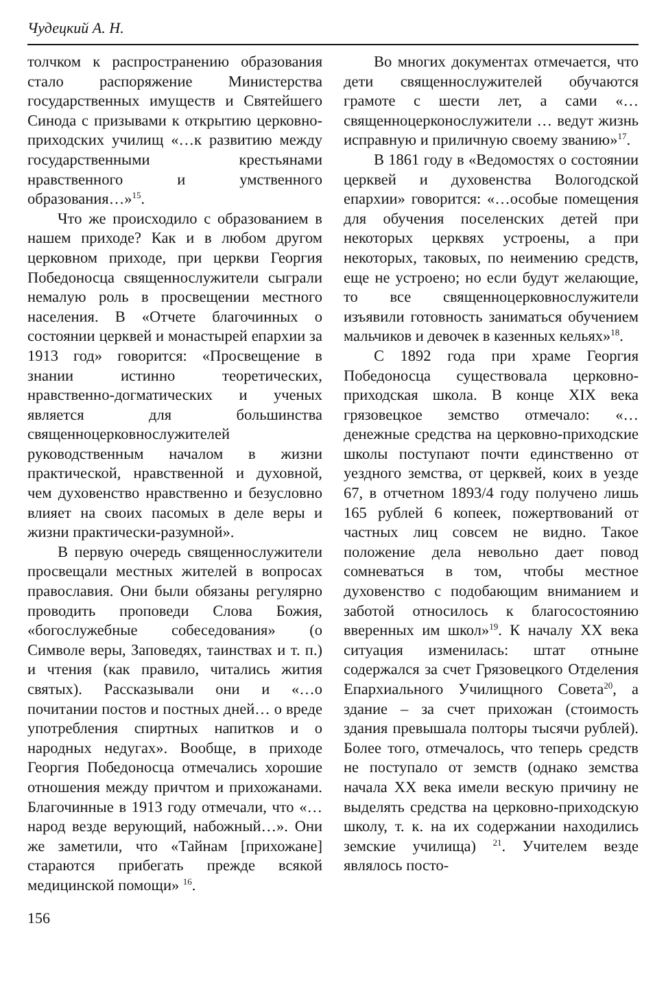Чудецкий А. Н.
толчком к распространению образования стало распоряжение Министерства государственных имуществ и Святейшего Синода с призывами к открытию церковно-приходских училищ «…к развитию между государственными крестьянами нравственного и умственного образования…»<sup>15</sup>.
Что же происходило с образованием в нашем приходе? Как и в любом другом церковном приходе, при церкви Георгия Победоносца священнослужители сыграли немалую роль в просвещении местного населения. В «Отчете благочинных о состоянии церквей и монастырей епархии за 1913 год» говорится: «Просвещение в знании истинно теоретических, нравственно-догматических и ученых является для большинства священноцерковнослужителей руководственным началом в жизни практической, нравственной и духовной, чем духовенство нравственно и безусловно влияет на своих пасомых в деле веры и жизни практически-разумной».
В первую очередь священнослужители просвещали местных жителей в вопросах православия. Они были обязаны регулярно проводить проповеди Слова Божия, «богослужебные собеседования» (о Символе веры, Заповедях, таинствах и т. п.) и чтения (как правило, читались жития святых). Рассказывали они и «…о почитании постов и постных дней… о вреде употребления спиртных напитков и о народных недугах». Вообще, в приходе Георгия Победоносца отмечались хорошие отношения между причтом и прихожанами. Благочинные в 1913 году отмечали, что «…народ везде верующий, набожный…». Они же заметили, что «Тайнам [прихожане] стараются прибегать прежде всякой медицинской помощи» <sup>16</sup>.
Во многих документах отмечается, что дети священнослужителей обучаются грамоте с шести лет, а сами «…священноцерконослужители … ведут жизнь исправную и приличную своему званию»<sup>17</sup>.
В 1861 году в «Ведомостях о состоянии церквей и духовенства Вологодской епархии» говорится: «…особые помещения для обучения поселенских детей при некоторых церквях устроены, а при некоторых, таковых, по неимению средств, еще не устроено; но если будут желающие, то все священноцерковнослужители изъявили готовность заниматься обучением мальчиков и девочек в казенных кельях»<sup>18</sup>.
С 1892 года при храме Георгия Победоносца существовала церковно-приходская школа. В конце XIX века грязовецкое земство отмечало: «…денежные средства на церковно-приходские школы поступают почти единственно от уездного земства, от церквей, коих в уезде 67, в отчетном 1893/4 году получено лишь 165 рублей 6 копеек, пожертвований от частных лиц совсем не видно. Такое положение дела невольно дает повод сомневаться в том, чтобы местное духовенство с подобающим вниманием и заботой относилось к благосостоянию вверенных им школ»<sup>19</sup>. К началу XX века ситуация изменилась: штат отныне содержался за счет Грязовецкого Отделения Епархиального Училищного Совета<sup>20</sup>, а здание – за счет прихожан (стоимость здания превышала полторы тысячи рублей). Более того, отмечалось, что теперь средств не поступало от земств (однако земства начала XX века имели вескую причину не выделять средства на церковно-приходскую школу, т. к. на их содержании находились земские училища) <sup>21</sup>. Учителем везде являлось посто-
156